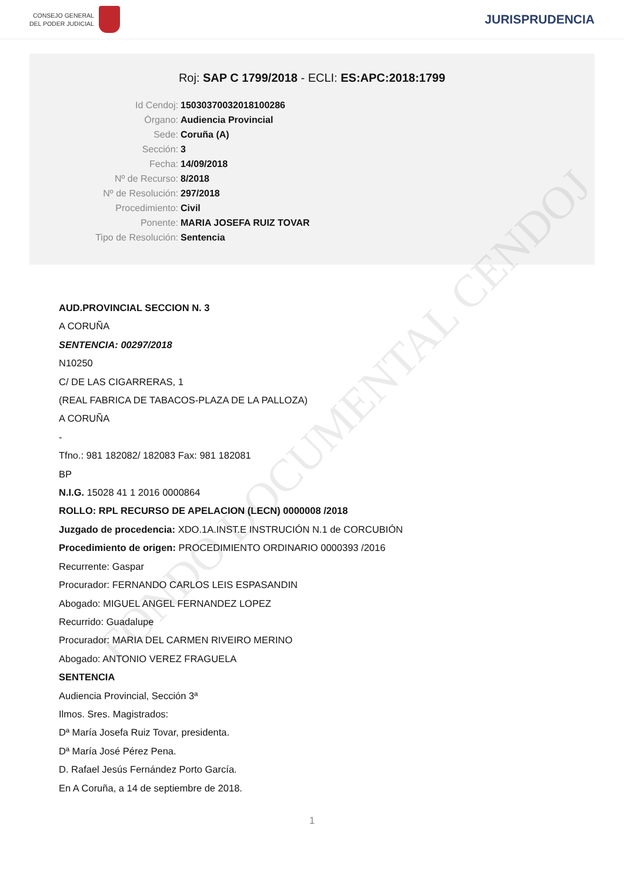CONSEJO GENERAL
DEL PODER JUDICIAL
JURISPRUDENCIA
Roj: SAP C 1799/2018 - ECLI: ES:APC:2018:1799
Id Cendoj: 15030370032018100286
Órgano: Audiencia Provincial
Sede: Coruña (A)
Sección: 3
Fecha: 14/09/2018
Nº de Recurso: 8/2018
Nº de Resolución: 297/2018
Procedimiento: Civil
Ponente: MARIA JOSEFA RUIZ TOVAR
Tipo de Resolución: Sentencia
FONDO DOCUMENTAL CENDOJ
AUD.PROVINCIAL SECCION N. 3
A CORUÑA
SENTENCIA: 00297/2018
N10250
C/ DE LAS CIGARRERAS, 1
(REAL FABRICA DE TABACOS-PLAZA DE LA PALLOZA)
A CORUÑA
-
Tfno.: 981 182082/ 182083 Fax: 981 182081
BP
N.I.G. 15028 41 1 2016 0000864
ROLLO: RPL RECURSO DE APELACION (LECN) 0000008 /2018
Juzgado de procedencia: XDO.1A.INST.E INSTRUCIÓN N.1 de CORCUBIÓN
Procedimiento de origen: PROCEDIMIENTO ORDINARIO 0000393 /2016
Recurrente: Gaspar
Procurador: FERNANDO CARLOS LEIS ESPASANDIN
Abogado: MIGUEL ANGEL FERNANDEZ LOPEZ
Recurrido: Guadalupe
Procurador: MARIA DEL CARMEN RIVEIRO MERINO
Abogado: ANTONIO VEREZ FRAGUELA
SENTENCIA
Audiencia Provincial, Sección 3ª
Ilmos. Sres. Magistrados:
Dª María Josefa Ruiz Tovar, presidenta.
Dª María José Pérez Pena.
D. Rafael Jesús Fernández Porto García.
En A Coruña, a 14 de septiembre de 2018.
1